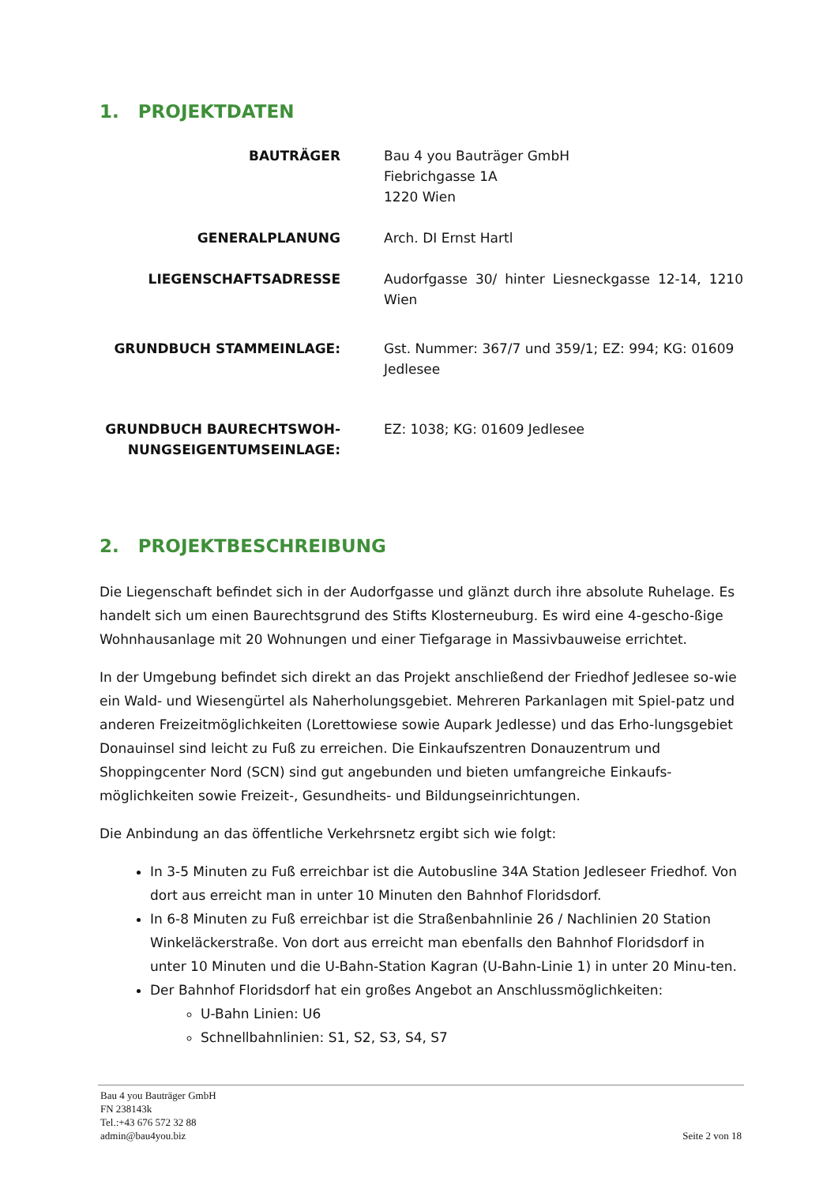1. PROJEKTDATEN
| BAUTRÄGER | Bau 4 you Bauträger GmbH Fiebrichgasse 1A 1220 Wien |
| GENERALPLANUNG | Arch. DI Ernst Hartl |
| LIEGENSCHAFTSADRESSE | Audorfgasse 30/ hinter Liesneckgasse 12-14, 1210 Wien |
| GRUNDBUCH STAMMEINLAGE: | Gst. Nummer: 367/7 und 359/1; EZ: 994; KG: 01609 Jedlesee |
| GRUNDBUCH BAURECHTSWOH- NUNGSEIGENTUMSEINLAGE: | EZ: 1038; KG: 01609 Jedlesee |
2. PROJEKTBESCHREIBUNG
Die Liegenschaft befindet sich in der Audorfgasse und glänzt durch ihre absolute Ruhelage. Es handelt sich um einen Baurechtsgrund des Stifts Klosterneuburg. Es wird eine 4-gescho-ßige Wohnhausanlage mit 20 Wohnungen und einer Tiefgarage in Massivbauweise errichtet.
In der Umgebung befindet sich direkt an das Projekt anschließend der Friedhof Jedlesee so-wie ein Wald- und Wiesengürtel als Naherholungsgebiet. Mehreren Parkanlagen mit Spiel-patz und anderen Freizeitmöglichkeiten (Lorettowiese sowie Aupark Jedlesse) und das Erho-lungsgebiet Donauinsel sind leicht zu Fuß zu erreichen. Die Einkaufszentren Donauzentrum und Shoppingcenter Nord (SCN) sind gut angebunden und bieten umfangreiche Einkaufs-möglichkeiten sowie Freizeit-, Gesundheits- und Bildungseinrichtungen.
Die Anbindung an das öffentliche Verkehrsnetz ergibt sich wie folgt:
In 3-5 Minuten zu Fuß erreichbar ist die Autobusline 34A Station Jedleseer Friedhof. Von dort aus erreicht man in unter 10 Minuten den Bahnhof Floridsdorf.
In 6-8 Minuten zu Fuß erreichbar ist die Straßenbahnlinie 26 / Nachlinien 20 Station Winkeläckerstraße. Von dort aus erreicht man ebenfalls den Bahnhof Floridsdorf in unter 10 Minuten und die U-Bahn-Station Kagran (U-Bahn-Linie 1) in unter 20 Minu-ten.
Der Bahnhof Floridsdorf hat ein großes Angebot an Anschlussmöglichkeiten:
U-Bahn Linien: U6
Schnellbahnlinien: S1, S2, S3, S4, S7
Bau 4 you Bauträger GmbH
FN 238143k
Tel.:+43 676 572 32 88
admin@bau4you.biz
Seite 2 von 18